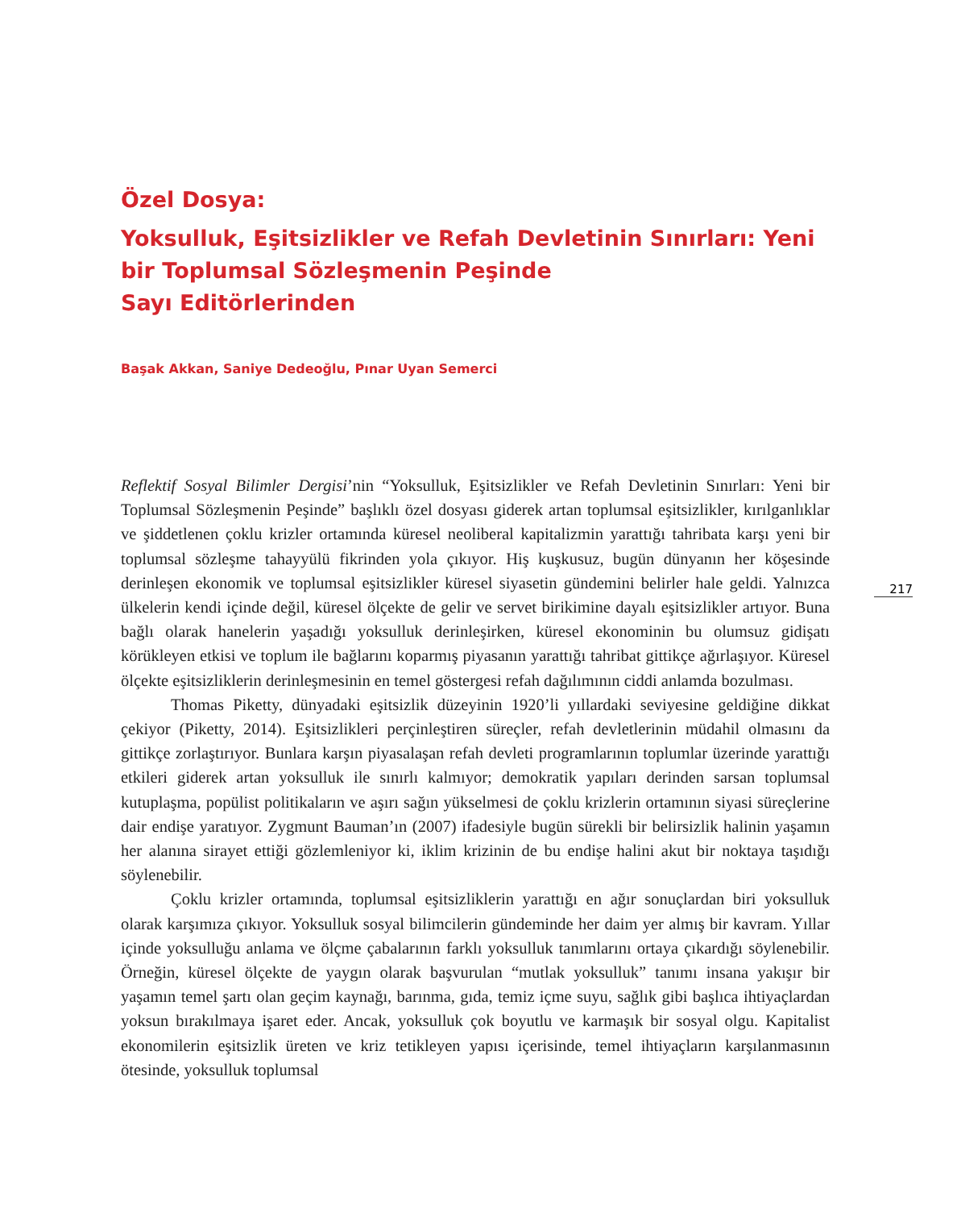Özel Dosya:
Yoksulluk, Eşitsizlikler ve Refah Devletinin Sınırları: Yeni bir Toplumsal Sözleşmenin Peşinde
Sayı Editörlerinden
Başak Akkan, Saniye Dedeoğlu, Pınar Uyan Semerci
Reflektif Sosyal Bilimler Dergisi’nin “Yoksulluk, Eşitsizlikler ve Refah Devletinin Sınırları: Yeni bir Toplumsal Sözleşmenin Peşinde” başlıklı özel dosyası giderek artan toplumsal eşitsizlikler, kırılganlıklar ve şiddetlenen çoklu krizler ortamında küresel neoliberal kapitalizmin yarattığı tahribata karşı yeni bir toplumsal sözleşme tahayyülü fikrinden yola çıkıyor. Hiş kuşkusuz, bugün dünyanın her köşesinde derinleşen ekonomik ve toplumsal eşitsizlikler küresel siyasetin gündemini belirler hale geldi. Yalnızca ülkelerin kendi içinde değil, küresel ölçekte de gelir ve servet birikimine dayalı eşitsizlikler artıyor. Buna bağlı olarak hanelerin yaşadığı yoksulluk derinleşirken, küresel ekonominin bu olumsuz gidişatı körükleyen etkisi ve toplum ile bağlarını koparmış piyasanın yarattığı tahribat gittikçe ağırlaşıyor. Küresel ölçekte eşitsizliklerin derinleşmesinin en temel göstergesi refah dağılımının ciddi anlamda bozulması.
Thomas Piketty, dünyadaki eşitsizlik düzeyinin 1920’li yıllardaki seviyesine geldiğine dikkat çekiyor (Piketty, 2014). Eşitsizlikleri perçinleştiren süreçler, refah devletlerinin müdahil olmasını da gittikçe zorlaştırıyor. Bunlara karşın piyasalaşan refah devleti programlarının toplumlar üzerinde yarattığı etkileri giderek artan yoksulluk ile sınırlı kalmıyor; demokratik yapıları derinden sarsan toplumsal kutuplaşma, popülist politikaların ve aşırı sağın yükselmesi de çoklu krizlerin ortamının siyasi süreçlerine dair endişe yaratıyor. Zygmunt Bauman’ın (2007) ifadesiyle bugün sürekli bir belirsizlik halinin yaşamın her alanına sirayet ettiği gözlemleniyor ki, iklim krizinin de bu endişe halini akut bir noktaya taşıdığı söylenebilir.
Çoklu krizler ortamında, toplumsal eşitsizliklerin yarattığı en ağır sonuçlardan biri yoksulluk olarak karşımıza çıkıyor. Yoksulluk sosyal bilimcilerin gündeminde her daim yer almış bir kavram. Yıllar içinde yoksulluğu anlama ve ölçme çabalarının farklı yoksulluk tanımlarını ortaya çıkardığı söylenebilir. Örneğin, küresel ölçekte de yaygın olarak başvurulan “mutlak yoksulluk” tanımı insana yakışır bir yaşamın temel şartı olan geçim kaynağı, barınma, gıda, temiz içme suyu, sağlık gibi başlıca ihtiyaçlardan yoksun bırakılmaya işaret eder. Ancak, yoksulluk çok boyutlu ve karmaşık bir sosyal olgu. Kapitalist ekonomilerin eşitsizlik üreten ve kriz tetikleyen yapısı içerisinde, temel ihtiyaçların karşılanmasının ötesinde, yoksulluk toplumsal
217